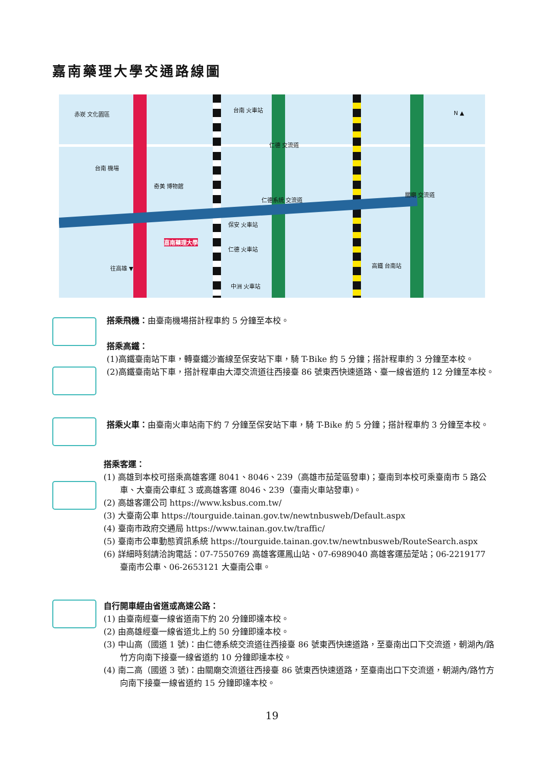嘉南藥理大學交通路線圖
赤崁 文化園區
台南 火車站
仁德 交流道
台南 機場
奇美 博物館
仁德系統 交流道
關廟 交流道
保安 火車站
嘉南藥理大學
仁德 火車站
高鐵 台南站
中洲 火車站
往高雄 ▼
N ▲
搭乘飛機：由臺南機場搭計程車約 5 分鐘至本校。
搭乘高鐵：
(1)高鐵臺南站下車，轉臺鐵沙崙線至保安站下車，騎 T-Bike 約 5 分鐘；搭計程車約 3 分鐘至本校。
(2)高鐵臺南站下車，搭計程車由大潭交流道往西接臺 86 號東西快速道路、臺一線省道約 12 分鐘至本校。
搭乘火車：由臺南火車站南下約 7 分鐘至保安站下車，騎 T-Bike 約 5 分鐘；搭計程車約 3 分鐘至本校。
搭乘客運：
(1) 高雄到本校可搭乘高雄客運 8041、8046、239（高雄市茄萣區發車)；臺南到本校可乘臺南市 5 路公車、大臺南公車紅 3 或高雄客運 8046、239（臺南火車站發車)。
(2) 高雄客運公司 https://www.ksbus.com.tw/
(3) 大臺南公車 https://tourguide.tainan.gov.tw/newtnbusweb/Default.aspx
(4) 臺南市政府交通局 https://www.tainan.gov.tw/traffic/
(5) 臺南市公車動態資訊系統 https://tourguide.tainan.gov.tw/newtnbusweb/RouteSearch.aspx
(6) 詳細時刻請洽詢電話：07-7550769 高雄客運鳳山站、07-6989040 高雄客運茄萣站；06-2219177 臺南市公車、06-2653121 大臺南公車。
自行開車經由省道或高速公路：
(1) 由臺南經臺一線省道南下約 20 分鐘即達本校。
(2) 由高雄經臺一線省道北上約 50 分鐘即達本校。
(3) 中山高（國道 1 號)：由仁德系統交流道往西接臺 86 號東西快速道路，至臺南出口下交流道，朝湖內/路竹方向南下接臺一線省道約 10 分鐘即達本校。
(4) 南二高（國道 3 號)：由關廟交流道往西接臺 86 號東西快速道路，至臺南出口下交流道，朝湖內/路竹方向南下接臺一線省道約 15 分鐘即達本校。
19